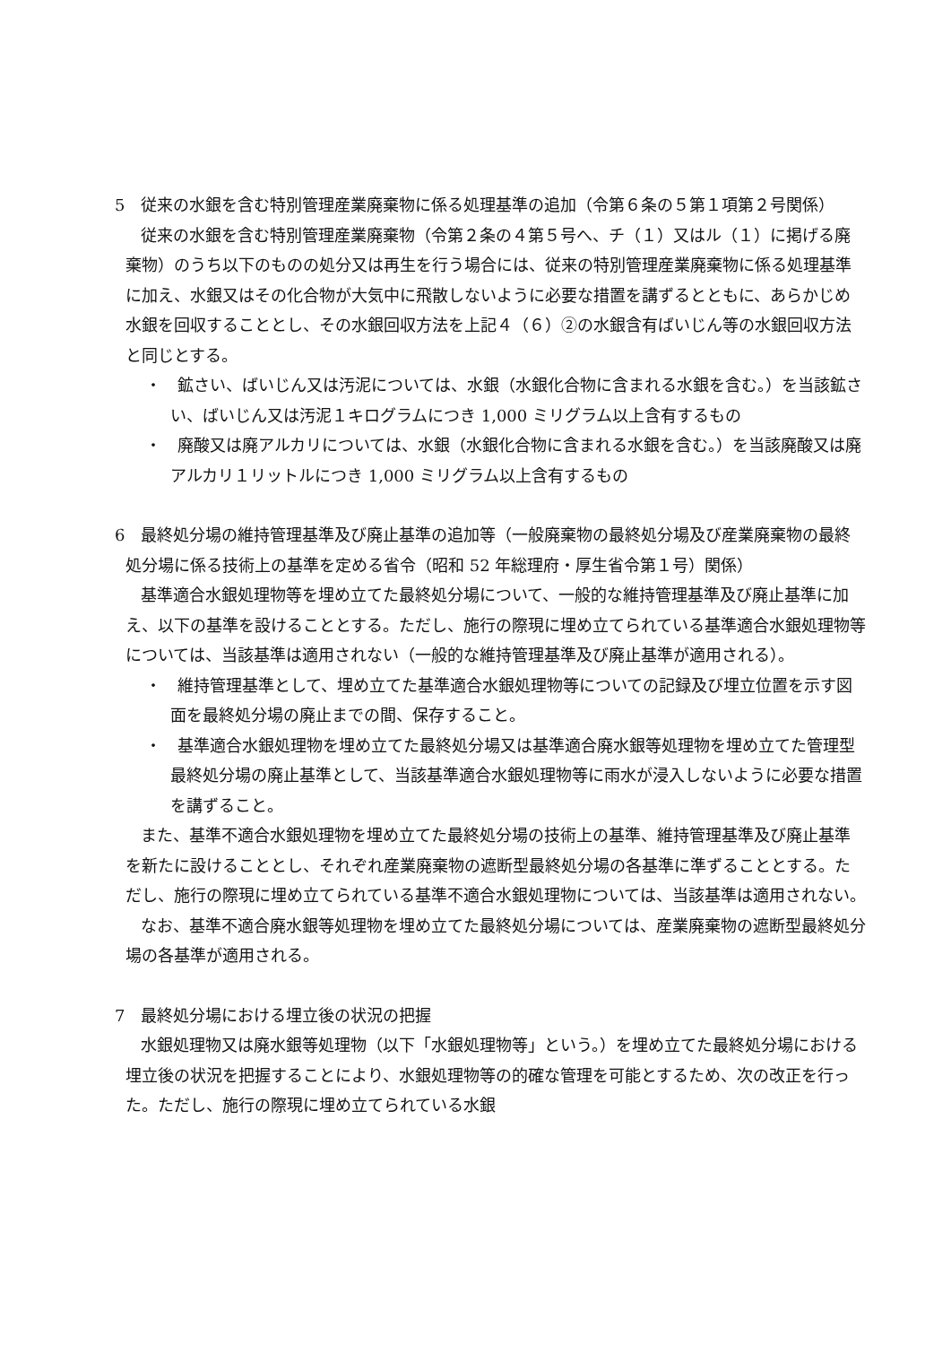5　従来の水銀を含む特別管理産業廃棄物に係る処理基準の追加（令第６条の５第１項第２号関係）
従来の水銀を含む特別管理産業廃棄物（令第２条の４第５号へ、チ（１）又はル（１）に掲げる廃棄物）のうち以下のものの処分又は再生を行う場合には、従来の特別管理産業廃棄物に係る処理基準に加え、水銀又はその化合物が大気中に飛散しないように必要な措置を講ずるとともに、あらかじめ水銀を回収することとし、その水銀回収方法を上記４（６）②の水銀含有ばいじん等の水銀回収方法と同じとする。
・　鉱さい、ばいじん又は汚泥については、水銀（水銀化合物に含まれる水銀を含む。）を当該鉱さい、ばいじん又は汚泥１キログラムにつき 1,000 ミリグラム以上含有するもの
・　廃酸又は廃アルカリについては、水銀（水銀化合物に含まれる水銀を含む。）を当該廃酸又は廃アルカリ１リットルにつき 1,000 ミリグラム以上含有するもの
6　最終処分場の維持管理基準及び廃止基準の追加等（一般廃棄物の最終処分場及び産業廃棄物の最終処分場に係る技術上の基準を定める省令（昭和 52 年総理府・厚生省令第１号）関係）
基準適合水銀処理物等を埋め立てた最終処分場について、一般的な維持管理基準及び廃止基準に加え、以下の基準を設けることとする。ただし、施行の際現に埋め立てられている基準適合水銀処理物等については、当該基準は適用されない（一般的な維持管理基準及び廃止基準が適用される）。
・　維持管理基準として、埋め立てた基準適合水銀処理物等についての記録及び埋立位置を示す図面を最終処分場の廃止までの間、保存すること。
・　基準適合水銀処理物を埋め立てた最終処分場又は基準適合廃水銀等処理物を埋め立てた管理型最終処分場の廃止基準として、当該基準適合水銀処理物等に雨水が浸入しないように必要な措置を講ずること。
また、基準不適合水銀処理物を埋め立てた最終処分場の技術上の基準、維持管理基準及び廃止基準を新たに設けることとし、それぞれ産業廃棄物の遮断型最終処分場の各基準に準ずることとする。ただし、施行の際現に埋め立てられている基準不適合水銀処理物については、当該基準は適用されない。
なお、基準不適合廃水銀等処理物を埋め立てた最終処分場については、産業廃棄物の遮断型最終処分場の各基準が適用される。
7　最終処分場における埋立後の状況の把握
水銀処理物又は廃水銀等処理物（以下「水銀処理物等」という。）を埋め立てた最終処分場における埋立後の状況を把握することにより、水銀処理物等の的確な管理を可能とするため、次の改正を行った。ただし、施行の際現に埋め立てられている水銀